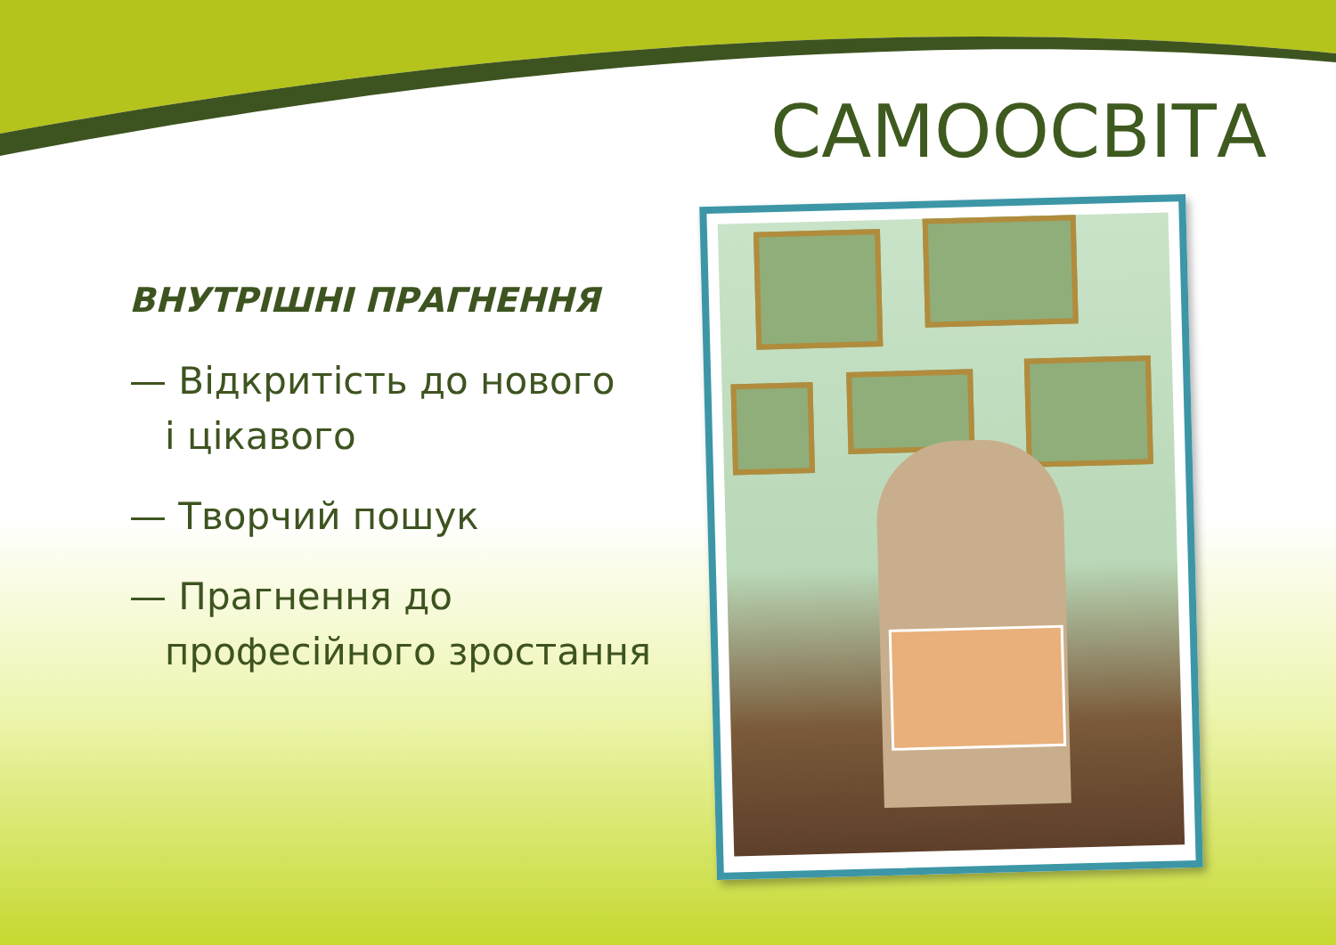САМООСВІТА
ВНУТРІШНІ ПРАГНЕННЯ
— Відкритість до нового
і цікавого
— Творчий пошук
— Прагнення до
професійного зростання